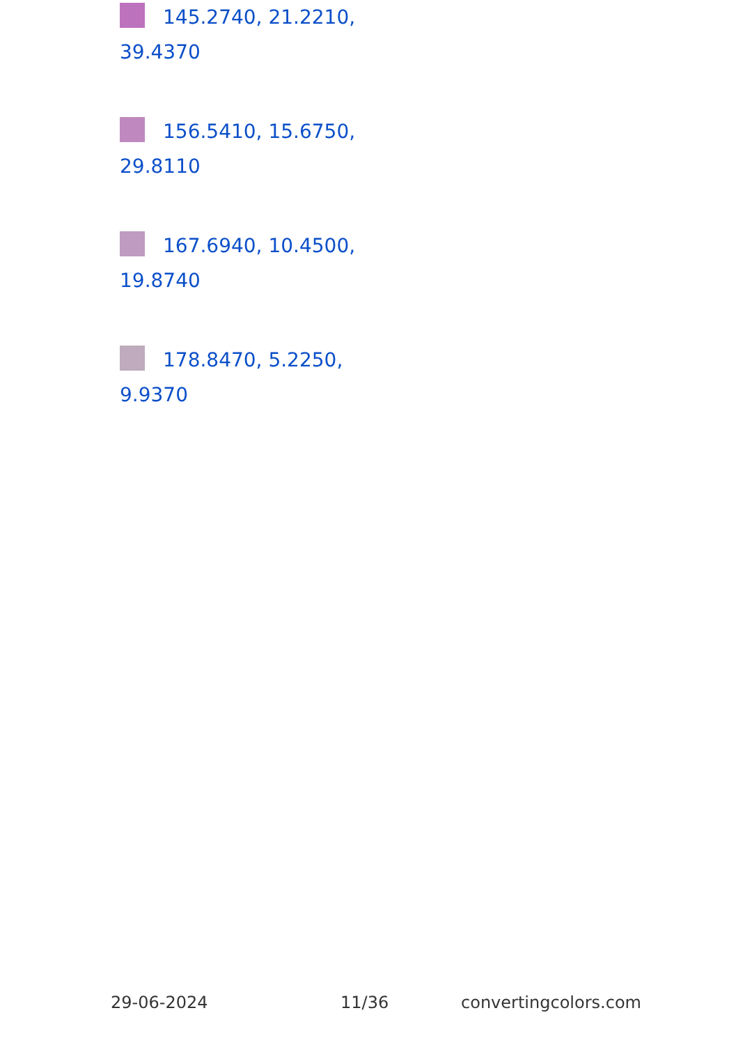145.2740, 21.2210, 39.4370
156.5410, 15.6750, 29.8110
167.6940, 10.4500, 19.8740
178.8470, 5.2250, 9.9370
29-06-2024 11/36 convertingcolors.com